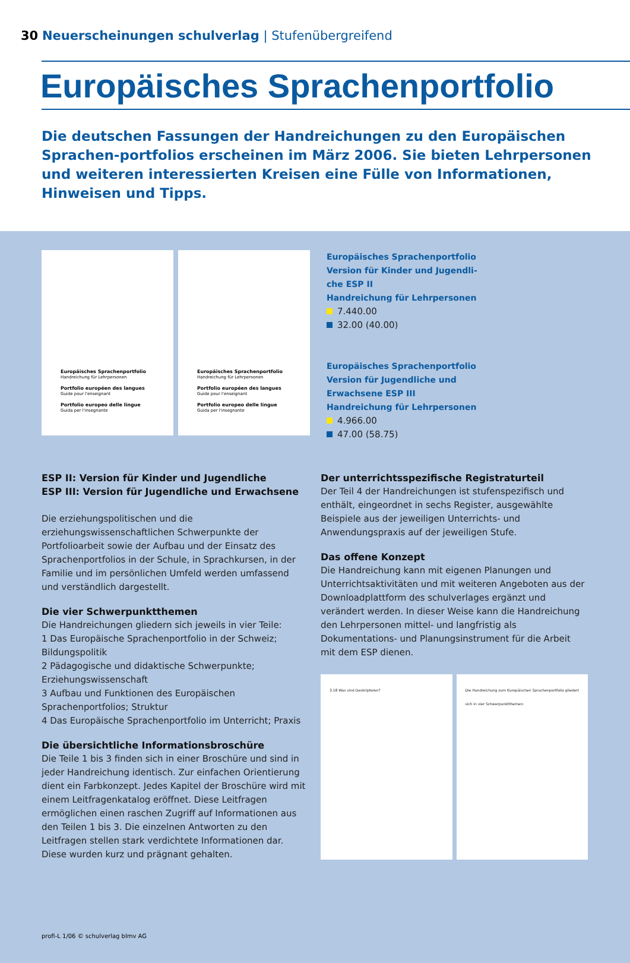30 Neuerscheinungen schulverlag | Stufenübergreifend
Europäisches Sprachenportfolio
Die deutschen Fassungen der Handreichungen zu den Europäischen Sprachen-portfolios erscheinen im März 2006. Sie bieten Lehrpersonen und weiteren interessierten Kreisen eine Fülle von Informationen, Hinweisen und Tipps.
Europäisches Sprachenportfolio
Handreichung für Lehrpersonen
Portfolio européen des langues
Guide pour l'enseignant
Portfolio europeo delle lingue
Guida per l'insegnante
Europäisches Sprachenportfolio
Handreichung für Lehrpersonen
Portfolio européen des langues
Guide pour l'enseignant
Portfolio europeo delle lingue
Guida per l'insegnante
Europäisches Sprachenportfolio
Version für Kinder und Jugendli-
che ESP II
Handreichung für Lehrpersonen
7.440.00
32.00 (40.00)
Europäisches Sprachenportfolio
Version für Jugendliche und
Erwachsene ESP III
Handreichung für Lehrpersonen
4.966.00
47.00 (58.75)
ESP II: Version für Kinder und Jugendliche
ESP III: Version für Jugendliche und Erwachsene
Die erziehungspolitischen und die erziehungswissenschaftlichen Schwerpunkte der Portfolioarbeit sowie der Aufbau und der Einsatz des Sprachenportfolios in der Schule, in Sprachkursen, in der Familie und im persönlichen Umfeld werden umfassend und verständlich dargestellt.
Die vier Schwerpunktthemen
Die Handreichungen gliedern sich jeweils in vier Teile:
1 Das Europäische Sprachenportfolio in der Schweiz; Bildungspolitik
2 Pädagogische und didaktische Schwerpunkte; Erziehungswissenschaft
3 Aufbau und Funktionen des Europäischen Sprachenportfolios; Struktur
4 Das Europäische Sprachenportfolio im Unterricht; Praxis
Die übersichtliche Informationsbroschüre
Die Teile 1 bis 3 finden sich in einer Broschüre und sind in jeder Handreichung identisch. Zur einfachen Orientierung dient ein Farbkonzept. Jedes Kapitel der Broschüre wird mit einem Leitfragenkatalog eröffnet. Diese Leitfragen ermöglichen einen raschen Zugriff auf Informationen aus den Teilen 1 bis 3. Die einzelnen Antworten zu den Leitfragen stellen stark verdichtete Informationen dar. Diese wurden kurz und prägnant gehalten.
Der unterrichtsspezifische Registraturteil
Der Teil 4 der Handreichungen ist stufenspezifisch und enthält, eingeordnet in sechs Register, ausgewählte Beispiele aus der jeweiligen Unterrichts- und Anwendungspraxis auf der jeweiligen Stufe.
Das offene Konzept
Die Handreichung kann mit eigenen Planungen und Unterrichtsaktivitäten und mit weiteren Angeboten aus der Downloadplattform des schulverlages ergänzt und verändert werden. In dieser Weise kann die Handreichung den Lehrpersonen mittel- und langfristig als Dokumentations- und Planungsinstrument für die Arbeit mit dem ESP dienen.
3.18 Was sind Deskriptoren? Die Handreichung zum Europäischen Sprachenportfolio gliedert sich in vier Schwerpunktthemen:
profi-L 1/06 © schulverlag blmv AG